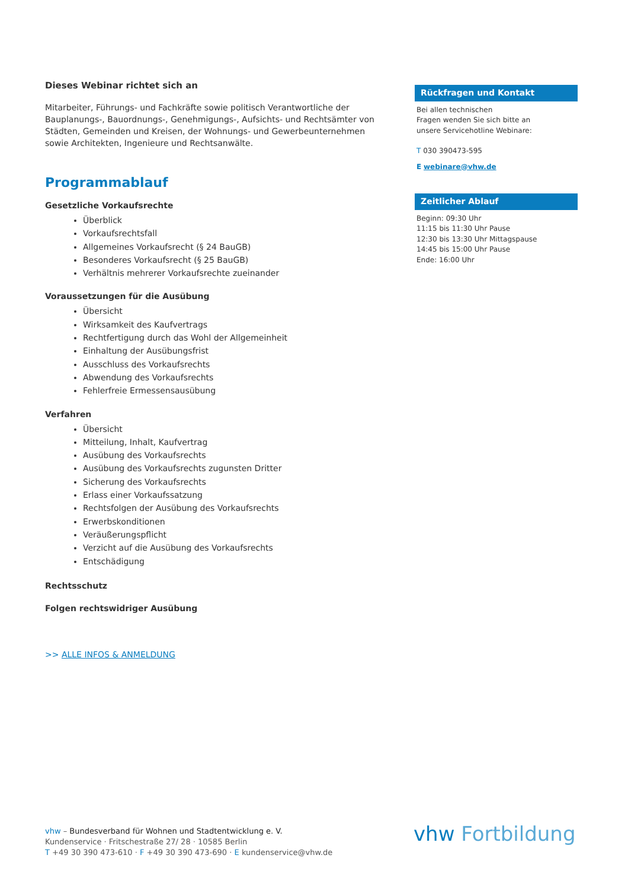Dieses Webinar richtet sich an
Mitarbeiter, Führungs- und Fachkräfte sowie politisch Verantwortliche der Baupla­nungs-, Bauordnungs-, Genehmigungs-, Aufsichts- und Rechtsämter von Städten, Ge­meinden und Kreisen, der Wohnungs- und Gewerbeunternehmen sowie Architekten, Ingenieure und Rechtsanwälte.
Programmablauf
Gesetzliche Vorkaufsrechte
Überblick
Vorkaufsrechtsfall
Allgemeines Vorkaufsrecht (§ 24 BauGB)
Besonderes Vorkaufsrecht (§ 25 BauGB)
Verhältnis mehrerer Vorkaufsrechte zueinander
Voraussetzungen für die Ausübung
Übersicht
Wirksamkeit des Kaufvertrags
Rechtfertigung durch das Wohl der Allgemeinheit
Einhaltung der Ausübungsfrist
Ausschluss des Vorkaufsrechts
Abwendung des Vorkaufsrechts
Fehlerfreie Ermessensausübung
Verfahren
Übersicht
Mitteilung, Inhalt, Kaufvertrag
Ausübung des Vorkaufsrechts
Ausübung des Vorkaufsrechts zugunsten Dritter
Sicherung des Vorkaufsrechts
Erlass einer Vorkaufssatzung
Rechtsfolgen der Ausübung des Vorkaufsrechts
Erwerbskonditionen
Veräußerungspflicht
Verzicht auf die Ausübung des Vorkaufsrechts
Entschädigung
Rechtsschutz
Folgen rechtswidriger Ausübung
>> ALLE INFOS & ANMELDUNG
Rückfragen und Kontakt
Bei allen technischen
Fragen wenden Sie sich bitte an
unsere Servicehotline Webinare:
T 030 390473-595
E webinare@vhw.de
Zeitlicher Ablauf
Beginn: 09:30 Uhr
11:15 bis 11:30 Uhr Pause
12:30 bis 13:30 Uhr Mittagspause
14:45 bis 15:00 Uhr Pause
Ende: 16:00 Uhr
vhw – Bundesverband für Wohnen und Stadtentwicklung e. V.
Kundenservice · Fritschestraße 27/ 28 · 10585 Berlin
T +49 30 390 473-610 · F +49 30 390 473-690 · E kundenservice@vhw.de
vhw Fortbildung